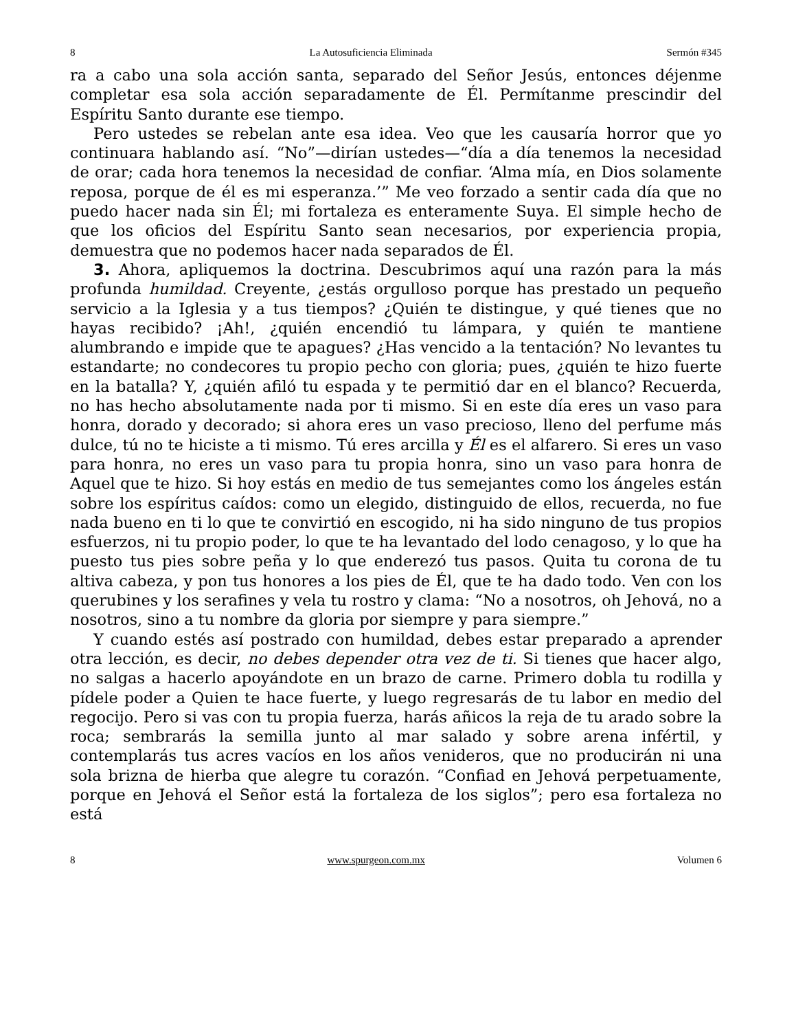8 La Autosuficiencia Eliminada Sermón #345
ra a cabo una sola acción santa, separado del Señor Jesús, entonces déjenme completar esa sola acción separadamente de Él. Permítanme prescindir del Espíritu Santo durante ese tiempo.
Pero ustedes se rebelan ante esa idea. Veo que les causaría horror que yo continuara hablando así. “No”—dirían ustedes—“día a día tenemos la necesidad de orar; cada hora tenemos la necesidad de confiar. ‘Alma mía, en Dios solamente reposa, porque de él es mi esperanza.’” Me veo forzado a sentir cada día que no puedo hacer nada sin Él; mi fortaleza es enteramente Suya. El simple hecho de que los oficios del Espíritu Santo sean necesarios, por experiencia propia, demuestra que no podemos hacer nada separados de Él.
3. Ahora, apliquemos la doctrina. Descubrimos aquí una razón para la más profunda humildad. Creyente, ¿estás orgulloso porque has prestado un pequeño servicio a la Iglesia y a tus tiempos? ¿Quién te distingue, y qué tienes que no hayas recibido? ¡Ah!, ¿quién encendió tu lámpara, y quién te mantiene alumbrando e impide que te apagues? ¿Has vencido a la tentación? No levantes tu estandarte; no condecores tu propio pecho con gloria; pues, ¿quién te hizo fuerte en la batalla? Y, ¿quién afiló tu espada y te permitió dar en el blanco? Recuerda, no has hecho absolutamente nada por ti mismo. Si en este día eres un vaso para honra, dorado y decorado; si ahora eres un vaso precioso, lleno del perfume más dulce, tú no te hiciste a ti mismo. Tú eres arcilla y Él es el alfarero. Si eres un vaso para honra, no eres un vaso para tu propia honra, sino un vaso para honra de Aquel que te hizo. Si hoy estás en medio de tus semejantes como los ángeles están sobre los espíritus caídos: como un elegido, distinguido de ellos, recuerda, no fue nada bueno en ti lo que te convirtió en escogido, ni ha sido ninguno de tus propios esfuerzos, ni tu propio poder, lo que te ha levantado del lodo cenagoso, y lo que ha puesto tus pies sobre peña y lo que enderezó tus pasos. Quita tu corona de tu altiva cabeza, y pon tus honores a los pies de Él, que te ha dado todo. Ven con los querubines y los serafines y vela tu rostro y clama: “No a nosotros, oh Jehová, no a nosotros, sino a tu nombre da gloria por siempre y para siempre.”
Y cuando estés así postrado con humildad, debes estar preparado a aprender otra lección, es decir, no debes depender otra vez de ti. Si tienes que hacer algo, no salgas a hacerlo apoyándote en un brazo de carne. Primero dobla tu rodilla y pídele poder a Quien te hace fuerte, y luego regresarás de tu labor en medio del regocijo. Pero si vas con tu propia fuerza, harás añicos la reja de tu arado sobre la roca; sembrarás la semilla junto al mar salado y sobre arena infértil, y contemplarás tus acres vacíos en los años venideros, que no producirán ni una sola brizna de hierba que alegre tu corazón. “Confiad en Jehová perpetuamente, porque en Jehová el Señor está la fortaleza de los siglos”; pero esa fortaleza no está
8 www.spurgeon.com.mx Volumen 6